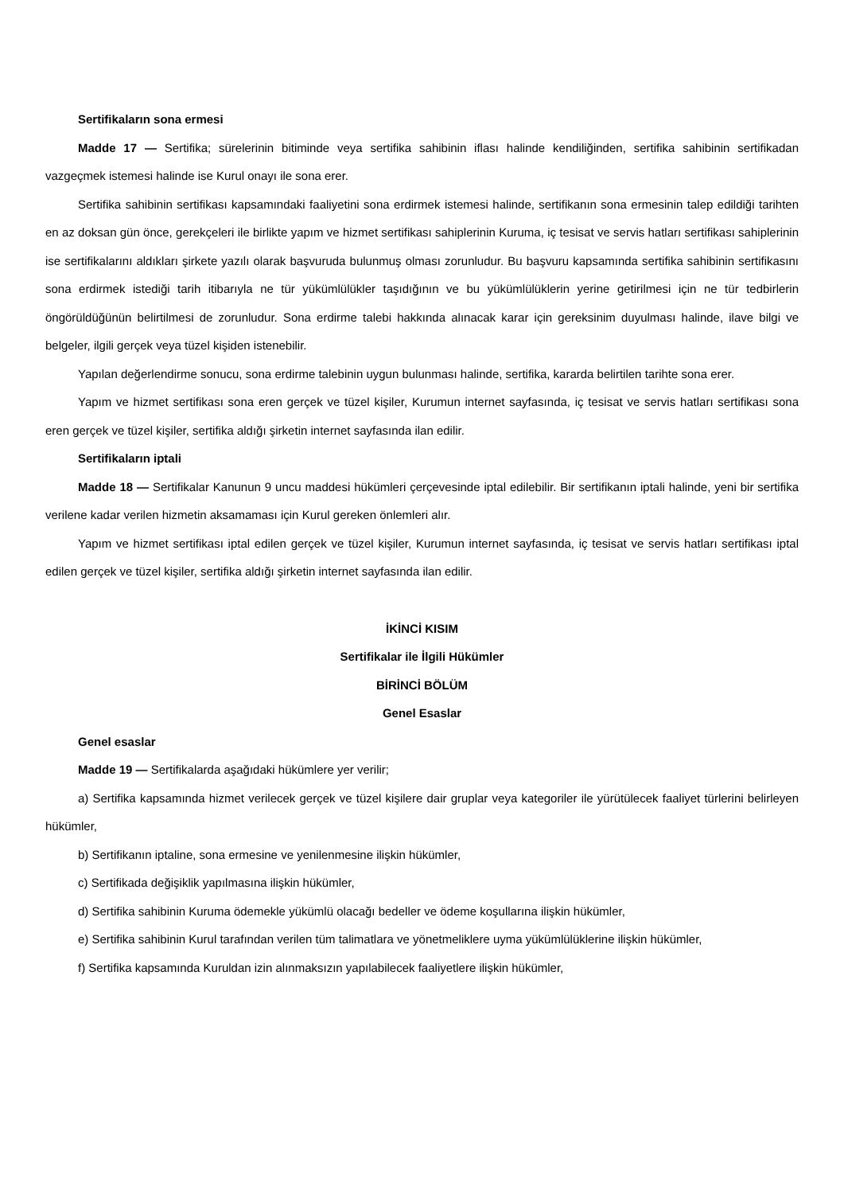Sertifikaların sona ermesi
Madde 17 — Sertifika; sürelerinin bitiminde veya sertifika sahibinin iflası halinde kendiliğinden, sertifika sahibinin sertifikadan vazgeçmek istemesi halinde ise Kurul onayı ile sona erer.
Sertifika sahibinin sertifikası kapsamındaki faaliyetini sona erdirmek istemesi halinde, sertifikanın sona ermesinin talep edildiği tarihten en az doksan gün önce, gerekçeleri ile birlikte yapım ve hizmet sertifikası sahiplerinin Kuruma, iç tesisat ve servis hatları sertifikası sahiplerinin ise sertifikalarını aldıkları şirkete yazılı olarak başvuruda bulunmuş olması zorunludur. Bu başvuru kapsamında sertifika sahibinin sertifikasını sona erdirmek istediği tarih itibarıyla ne tür yükümlülükler taşıdığının ve bu yükümlülüklerin yerine getirilmesi için ne tür tedbirlerin öngörüldüğünün belirtilmesi de zorunludur. Sona erdirme talebi hakkında alınacak karar için gereksinim duyulması halinde, ilave bilgi ve belgeler, ilgili gerçek veya tüzel kişiden istenebilir.
Yapılan değerlendirme sonucu, sona erdirme talebinin uygun bulunması halinde, sertifika, kararda belirtilen tarihte sona erer.
Yapım ve hizmet sertifikası sona eren gerçek ve tüzel kişiler, Kurumun internet sayfasında, iç tesisat ve servis hatları sertifikası sona eren gerçek ve tüzel kişiler, sertifika aldığı şirketin internet sayfasında ilan edilir.
Sertifikaların iptali
Madde 18 — Sertifikalar Kanunun 9 uncu maddesi hükümleri çerçevesinde iptal edilebilir. Bir sertifikanın iptali halinde, yeni bir sertifika verilene kadar verilen hizmetin aksamaması için Kurul gereken önlemleri alır.
Yapım ve hizmet sertifikası iptal edilen gerçek ve tüzel kişiler, Kurumun internet sayfasında, iç tesisat ve servis hatları sertifikası iptal edilen gerçek ve tüzel kişiler, sertifika aldığı şirketin internet sayfasında ilan edilir.
İKİNCİ KISIM
Sertifikalar ile İlgili Hükümler
BİRİNCİ BÖLÜM
Genel Esaslar
Genel esaslar
Madde 19 — Sertifikalarda aşağıdaki hükümlere yer verilir;
a) Sertifika kapsamında hizmet verilecek gerçek ve tüzel kişilere dair gruplar veya kategoriler ile yürütülecek faaliyet türlerini belirleyen hükümler,
b) Sertifikanın iptaline, sona ermesine ve yenilenmesine ilişkin hükümler,
c) Sertifikada değişiklik yapılmasına ilişkin hükümler,
d) Sertifika sahibinin Kuruma ödemekle yükümlü olacağı bedeller ve ödeme koşullarına ilişkin hükümler,
e) Sertifika sahibinin Kurul tarafından verilen tüm talimatlara ve yönetmeliklere uyma yükümlülüklerine ilişkin hükümler,
f) Sertifika kapsamında Kuruldan izin alınmaksızın yapılabilecek faaliyetlere ilişkin hükümler,